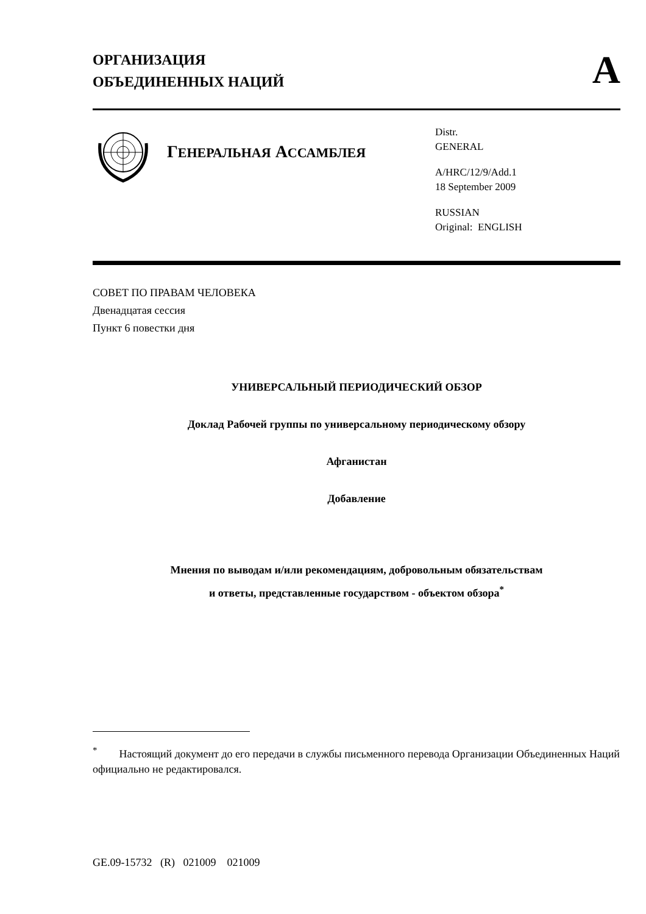ОРГАНИЗАЦИЯ
ОБЪЕДИНЕННЫХ НАЦИЙ
A
ГЕНЕРАЛЬНАЯ АССАМБЛЕЯ
Distr.
GENERAL
A/HRC/12/9/Add.1
18 September 2009
RUSSIAN
Original: ENGLISH
СОВЕТ ПО ПРАВАМ ЧЕЛОВЕКА
Двенадцатая сессия
Пункт 6 повестки дня
УНИВЕРСАЛЬНЫЙ ПЕРИОДИЧЕСКИЙ ОБЗОР
Доклад Рабочей группы по универсальному периодическому обзору
Афганистан
Добавление
Мнения по выводам и/или рекомендациям, добровольным обязательствам
и ответы, представленные государством - объектом обзора<sup>*</sup>
<sup>*</sup> Настоящий документ до его передачи в службы письменного перевода Организации Объединенных Наций официально не редактировался.
GE.09-15732 (R) 021009 021009